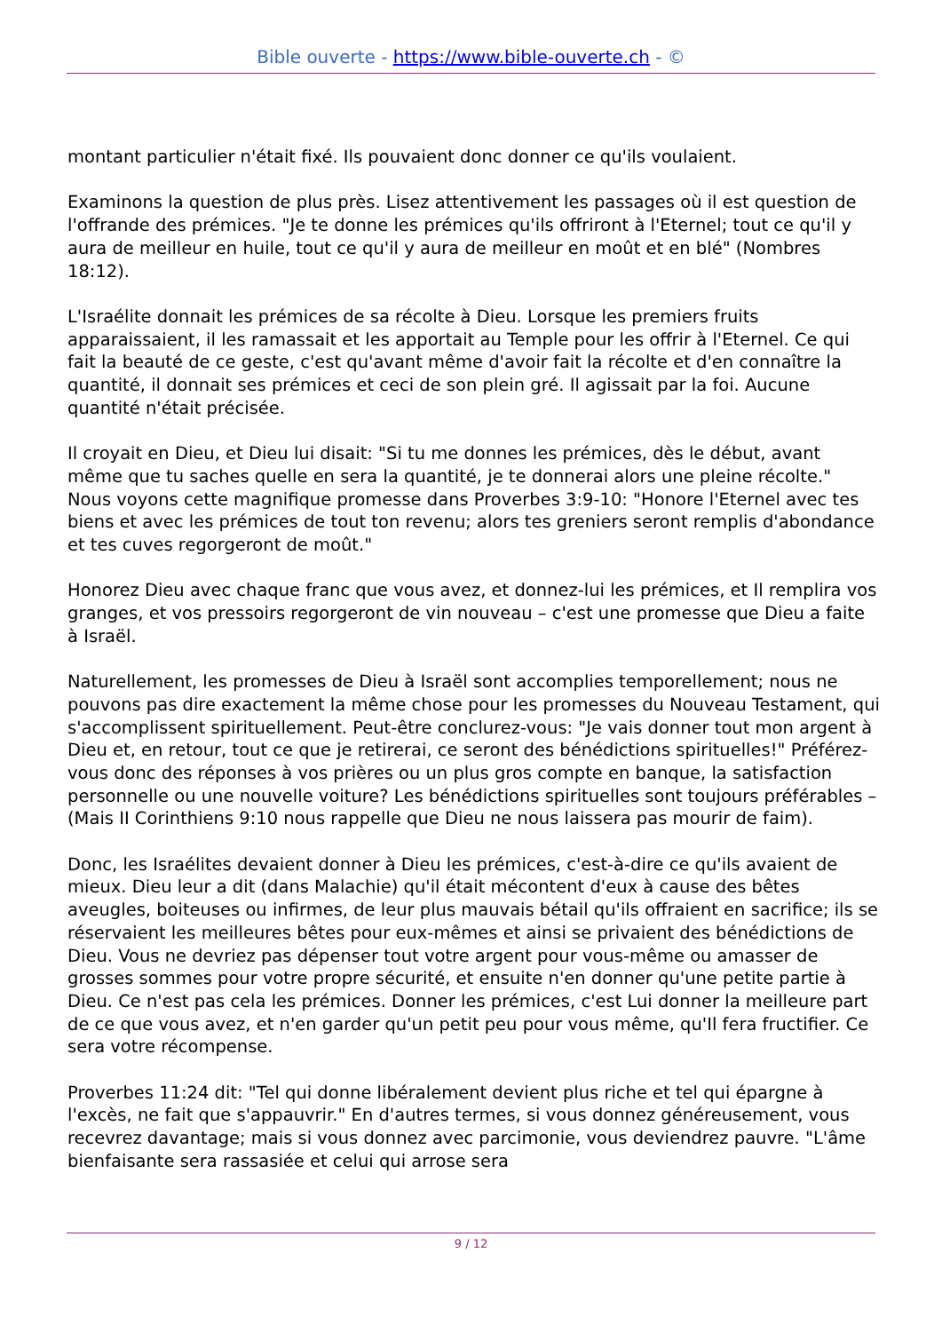Bible ouverte - https://www.bible-ouverte.ch - ©
montant particulier n'était fixé. Ils pouvaient donc donner ce qu'ils voulaient.
Examinons la question de plus près. Lisez attentivement les passages où il est question de l'offrande des prémices. "Je te donne les prémices qu'ils offriront à l'Eternel; tout ce qu'il y aura de meilleur en huile, tout ce qu'il y aura de meilleur en moût et en blé" (Nombres 18:12).
L'Israélite donnait les prémices de sa récolte à Dieu. Lorsque les premiers fruits apparaissaient, il les ramassait et les apportait au Temple pour les offrir à l'Eternel. Ce qui fait la beauté de ce geste, c'est qu'avant même d'avoir fait la récolte et d'en connaître la quantité, il donnait ses prémices et ceci de son plein gré. Il agissait par la foi. Aucune quantité n'était précisée.
Il croyait en Dieu, et Dieu lui disait: "Si tu me donnes les prémices, dès le début, avant même que tu saches quelle en sera la quantité, je te donnerai alors une pleine récolte." Nous voyons cette magnifique promesse dans Proverbes 3:9-10: "Honore l'Eternel avec tes biens et avec les prémices de tout ton revenu; alors tes greniers seront remplis d'abondance et tes cuves regorgeront de moût."
Honorez Dieu avec chaque franc que vous avez, et donnez-lui les prémices, et Il remplira vos granges, et vos pressoirs regorgeront de vin nouveau – c'est une promesse que Dieu a faite à Israël.
Naturellement, les promesses de Dieu à Israël sont accomplies temporellement; nous ne pouvons pas dire exactement la même chose pour les promesses du Nouveau Testament, qui s'accomplissent spirituellement. Peut-être conclurez-vous: "Je vais donner tout mon argent à Dieu et, en retour, tout ce que je retirerai, ce seront des bénédictions spirituelles!" Préférez-vous donc des réponses à vos prières ou un plus gros compte en banque, la satisfaction personnelle ou une nouvelle voiture? Les bénédictions spirituelles sont toujours préférables – (Mais II Corinthiens 9:10 nous rappelle que Dieu ne nous laissera pas mourir de faim).
Donc, les Israélites devaient donner à Dieu les prémices, c'est-à-dire ce qu'ils avaient de mieux. Dieu leur a dit (dans Malachie) qu'il était mécontent d'eux à cause des bêtes aveugles, boiteuses ou infirmes, de leur plus mauvais bétail qu'ils offraient en sacrifice; ils se réservaient les meilleures bêtes pour eux-mêmes et ainsi se privaient des bénédictions de Dieu. Vous ne devriez pas dépenser tout votre argent pour vous-même ou amasser de grosses sommes pour votre propre sécurité, et ensuite n'en donner qu'une petite partie à Dieu. Ce n'est pas cela les prémices. Donner les prémices, c'est Lui donner la meilleure part de ce que vous avez, et n'en garder qu'un petit peu pour vous même, qu'Il fera fructifier. Ce sera votre récompense.
Proverbes 11:24 dit: "Tel qui donne libéralement devient plus riche et tel qui épargne à l'excès, ne fait que s'appauvrir." En d'autres termes, si vous donnez généreusement, vous recevrez davantage; mais si vous donnez avec parcimonie, vous deviendrez pauvre. "L'âme bienfaisante sera rassasiée et celui qui arrose sera
9 / 12